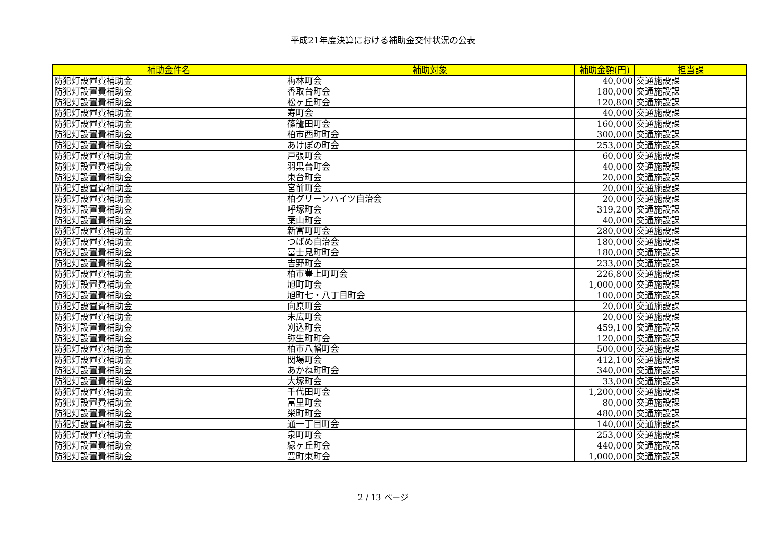平成21年度決算における補助金交付状況の公表
| 補助金件名 | 補助対象 | 補助金額(円) | 担当課 |
| --- | --- | --- | --- |
| 防犯灯設置費補助金 | 梅林町会 | 40,000 | 交通施設課 |
| 防犯灯設置費補助金 | 香取台町会 | 180,000 | 交通施設課 |
| 防犯灯設置費補助金 | 松ヶ丘町会 | 120,800 | 交通施設課 |
| 防犯灯設置費補助金 | 寿町会 | 40,000 | 交通施設課 |
| 防犯灯設置費補助金 | 篠籠田町会 | 160,000 | 交通施設課 |
| 防犯灯設置費補助金 | 柏市西町町会 | 300,000 | 交通施設課 |
| 防犯灯設置費補助金 | あけぼの町会 | 253,000 | 交通施設課 |
| 防犯灯設置費補助金 | 戸張町会 | 60,000 | 交通施設課 |
| 防犯灯設置費補助金 | 羽黒台町会 | 40,000 | 交通施設課 |
| 防犯灯設置費補助金 | 東台町会 | 20,000 | 交通施設課 |
| 防犯灯設置費補助金 | 宮前町会 | 20,000 | 交通施設課 |
| 防犯灯設置費補助金 | 柏グリーンハイツ自治会 | 20,000 | 交通施設課 |
| 防犯灯設置費補助金 | 呼塚町会 | 319,200 | 交通施設課 |
| 防犯灯設置費補助金 | 葉山町会 | 40,000 | 交通施設課 |
| 防犯灯設置費補助金 | 新富町町会 | 280,000 | 交通施設課 |
| 防犯灯設置費補助金 | つばめ自治会 | 180,000 | 交通施設課 |
| 防犯灯設置費補助金 | 富士見町町会 | 180,000 | 交通施設課 |
| 防犯灯設置費補助金 | 吉野町会 | 233,000 | 交通施設課 |
| 防犯灯設置費補助金 | 柏市豊上町町会 | 226,800 | 交通施設課 |
| 防犯灯設置費補助金 | 旭町町会 | 1,000,000 | 交通施設課 |
| 防犯灯設置費補助金 | 旭町七・八丁目町会 | 100,000 | 交通施設課 |
| 防犯灯設置費補助金 | 向原町会 | 20,000 | 交通施設課 |
| 防犯灯設置費補助金 | 末広町会 | 20,000 | 交通施設課 |
| 防犯灯設置費補助金 | 刈込町会 | 459,100 | 交通施設課 |
| 防犯灯設置費補助金 | 弥生町町会 | 120,000 | 交通施設課 |
| 防犯灯設置費補助金 | 柏市八幡町会 | 500,000 | 交通施設課 |
| 防犯灯設置費補助金 | 関場町会 | 412,100 | 交通施設課 |
| 防犯灯設置費補助金 | あかね町町会 | 340,000 | 交通施設課 |
| 防犯灯設置費補助金 | 大塚町会 | 33,000 | 交通施設課 |
| 防犯灯設置費補助金 | 千代田町会 | 1,200,000 | 交通施設課 |
| 防犯灯設置費補助金 | 富里町会 | 80,000 | 交通施設課 |
| 防犯灯設置費補助金 | 栄町町会 | 480,000 | 交通施設課 |
| 防犯灯設置費補助金 | 通一丁目町会 | 140,000 | 交通施設課 |
| 防犯灯設置費補助金 | 泉町町会 | 253,000 | 交通施設課 |
| 防犯灯設置費補助金 | 緑ヶ丘町会 | 440,000 | 交通施設課 |
| 防犯灯設置費補助金 | 豊町東町会 | 1,000,000 | 交通施設課 |
2 / 13 ページ